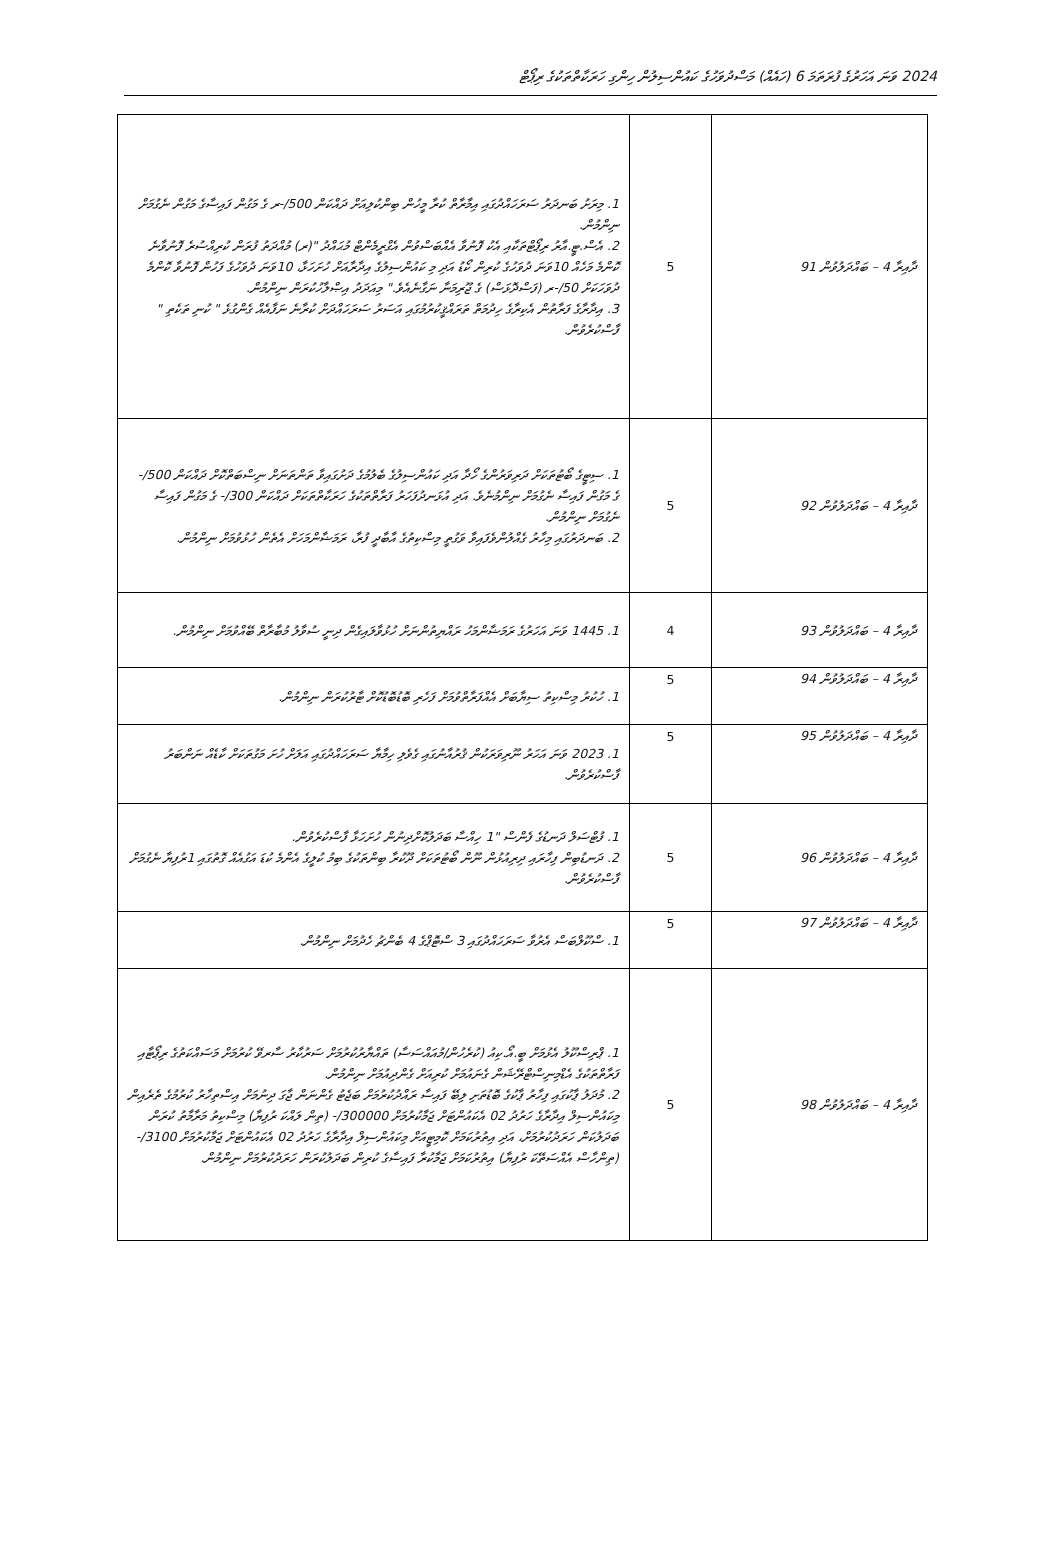2024 ވަނަ އަހަރުގެ ފުރަތަމަ 6 (ހައެއް) މަސްދުވަހުގެ ކައުންސިލުން ހިންގި ހަރަކާތްތަކުގެ ރިޕޯޓް
| ދާއިރާ 4 – ބައްދަލުވުން 91 | 5 | 1. މިރަށު ބަނދަރު ސަރަހައްދުގައި އިމާރާތް ކުރާ މީހުން ބިންކުލިއަށް ދައްކަން ‎-/500ރ ގެ މަގުން ފައިސާގެ މަގުން ނެގުމަށް ނިންމުން. 2. އެސް.ޓީ.އާރު ރިޕޯޓްތަކާއި އެކު ފޮނުވާ އެއްބަސްވުން އެގްރީމެންޓް މުޙައްދު "(ރ) މުއްދަތު ފުރަން ކުރިއްސުރެ ފޮނުވާނެ ކޮންމެ މަހެއް 10ވަނަ ދުވަހުގެ ކުރިން ކޯޑު އަދި މި ކައުންސިލުގެ އިދާރާއަށް ހުށަހަޅާ، 10ވަނަ ދުވަހުގެ ފަހުން ފޮނުވާ ކޮންމެ ދުވަހަކަށް ‎-/50ރ (ފަސްދޮޅަސް) ގެ ޖޫރިމަނާ ނަގާނެއެވެ." މިއަދަދު އިޞްލާހުކުރަން ނިންމުން. 3. އިދާރާގެ ފަރާތުން އެކިރާގެ ހިދުމަތް ތަރައްޤީކުރުމުގައި އަސަރު ސަރަހައްދަށް ކުރާނެ ނަފާއެއް ގެންގުޅެ " ކުނި ތަކެތި " ފާސްކުރެވުން. |
| ދާއިރާ 4 – ބައްދަލުވުން 92 | 5 | 1. ސިޓީގެ ބޯޓުތަކަށް ދަރިވަރުންގެ ހޯދާ އަދި ކައުންސިލުގެ ބެލުމުގެ ދަށުގައިވާ ތަންތަނަށް ނިސްބަތްކޮށް ދައްކަން ‎-/500 ގެ މަގުން ފައިސާ ނެގުމަށް ނިންމުނެވެ. އަދި އުޅަނދުފަހަރު ފަރާތްތަކުގެ ހަރަކާތްތަކަށް ދައްކަން ‎-/300 ގެ މަގުން ފައިސާ ނެގުމަށް ނިންމުން. 2. ބަނދަރުގައި މިހާރު ގެއްލުންވެފައިވާ ވަގުތީ މިސްކިތުގެ އާބާދީ ފުރާ، ރަމަޟާންމަހަށް އެތެން ހުޅުވުމަށް ނިންމުން. |
| ދާއިރާ 4 – ބައްދަލުވުން 93 | 4 | 1. 1445 ވަނަ އަހަރުގެ ރަމަޟާންމަހު ރައްޔިތުންނަށް ހުޅުވާލައިގެން ދިނީ ސުވާލު މުބާރާތް ބޭއްވުމަށް ނިންމުން. |
| ދާއިރާ 4 – ބައްދަލުވުން 94 | 5 | 1. ހުކުރު މިސްކިތު ސިޔާބަށް އެއްފަރާތްވުމަށް ފަހެރި ބޮޑުބޮޑުކޮށް ޓާރުކުރަން ނިންމުން. |
| ދާއިރާ 4 – ބައްދަލުވުން 95 | 5 | 1. 2023 ވަނަ އަހަރު ނޫރިވަރަކުން ޤުރުއާނުގައި ގެވެލި ހިމާޔާ ސަރަހައްދުގައި އަލަށް ހުށަ މަގުތަކަށް ކާޑެއް ނަންބަރު ފާސްކުރެވުން. |
| ދާއިރާ 4 – ބައްދަލުވުން 96 | 5 | 1. ފުޓްސަލް ދަނޑުގެ ފެންސް "1 ހިއްސާ ބަދަލުކޮށްދިނުން ހުށަހަޅާ ފާސްކުރެވުން. 2. ދަނޑުބިން ފިހާރައި ދިރިއުޅުން ނޫން ބޯޓުތަކަށް ދޫކުރާ ބިންތަކުގެ ބިމު ކުލީގެ އެންމެ ކުޑަ އަގުއެއް ގޮތުގައި 1ރުފިޔާ ނެގުމަށް ފާސްކުރެވުން. |
| ދާއިރާ 4 – ބައްދަލުވުން 97 | 5 | 1. ސްކޫލްބަސް އެރުވާ ސަރަހައްދުގައި 3 ސްޓޮޕްގެ 4 ބެންޗު ހެދުމަށް ނިންމުން. |
| ދާއިރާ 4 – ބައްދަލުވުން 98 | 5 | 1. ޕްރިސްކޫލު އެޅުމަށް ބީ.އޯ.ކިއު (ކުރެހުން/މުއައްސަސާ) ތައްޔާރުކުރުމަށް ސަރުކާރު ސާރވޭ ކުރުމަށް މަސައްކަތުގެ ރިޕޯޓާއި ފަރާތްތަކުގެ އެޑްމިނިސްޓްރޭޝަން ގެނައުމަށް ކުރިއަށް ގެންދިއުމަށް ނިންމުން. 2. މުދަލު ޕާކުގައި ފިހާރު ޕާކުގެ ބޮޑުތަށި ލިބޭ ފައިސާ ރައްދުކުރުމަށް ބަޖެޓު ގެންނަން ޖާގަ ދިނުމަށް އިސްތިހާރު ކުރުމުގެ ތެރެއިން މިކައުންސިލް އިދާރާގެ ހަރުދު 02 އެކައުންޓަށް ޖަމާކުރުމަށް ‎-/300000 (ތިން ލައްކަ ރުފިޔާ) މިސްކިތު މަރާމާތު ކުރަން ބަދަލުކަން ހަރަދުކުރުމަށް، އަދި އިތުރުކަމަށް ކޮމިޓީއަށް މިކައުންސިލް އިދާރާގެ ހަރުދު 02 އެކައުންޓަށް ޖަމާކުރުމަށް ‎-/3100 (ތިންހާސް އެއްސަތޭކަ ރުފިޔާ) އިތުރުކަމަށް ޖަމާކުރާ ފައިސާގެ ކުރިން ބަދަލުކުރަން ހަރަދުކުރުމަށް ނިންމުން. |